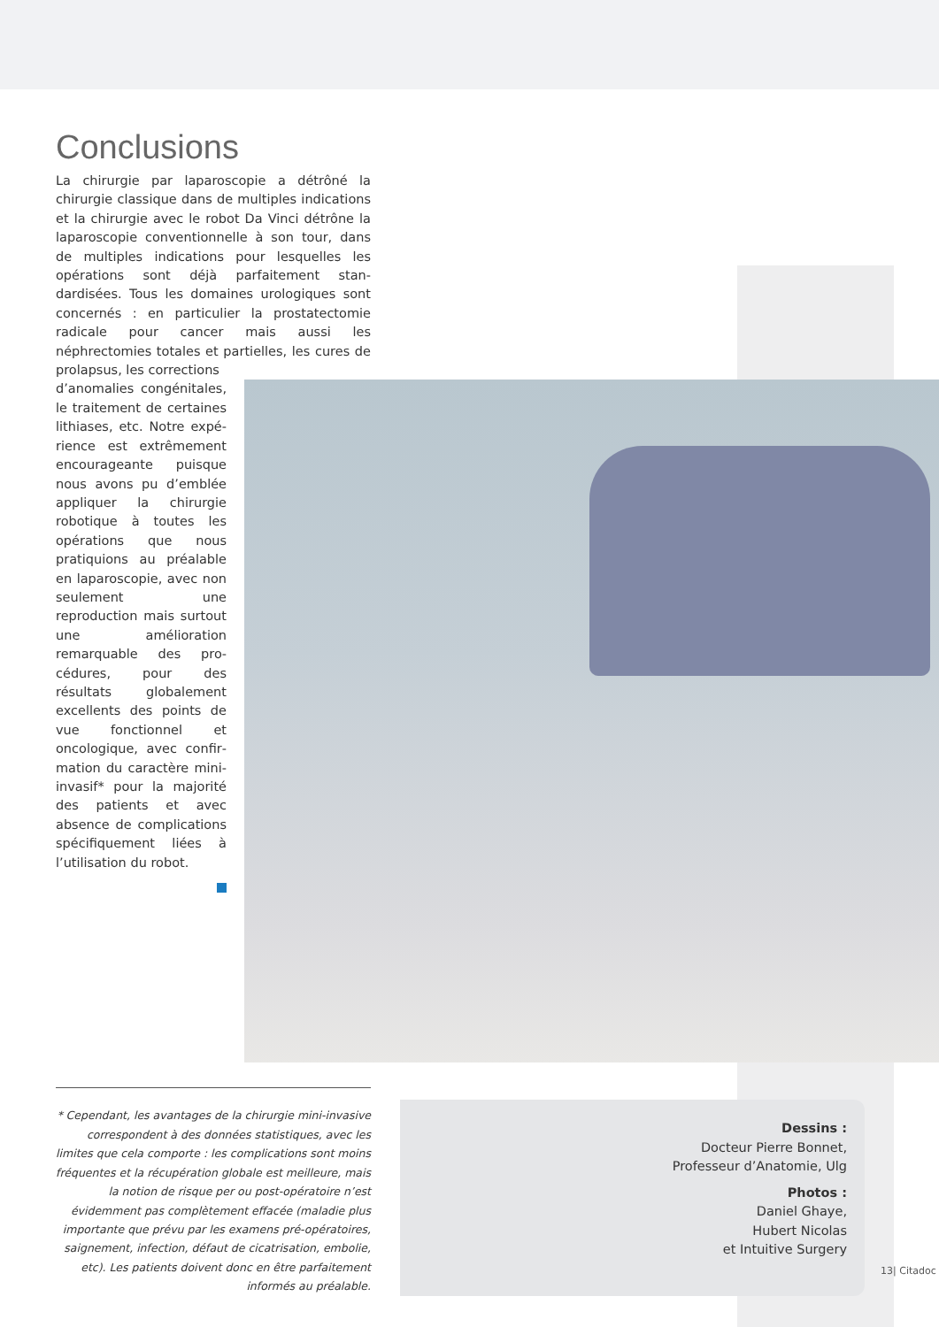Conclusions
La chirurgie par laparoscopie a détrôné la chirurgie classique dans de multiples indications et la chirurgie avec le robot Da Vinci détrône la laparoscopie conven­tionnelle à son tour, dans de multiples indications pour lesquelles les opérations sont déjà parfaitement stan­dardisées. Tous les domaines urologiques sont concer­nés : en particulier la prostatectomie radicale pour cancer mais aussi les néphrectomies totales et partielles, les cures de prolapsus, les corrections
d’anomalies congénitales, le traitement de certaines lithiases, etc. Notre expé­rience est extrêmement en­courageante puisque nous avons pu d’emblée appliquer la chirurgie robotique à toutes les opérations que nous pratiquions au préalable en laparoscopie, avec non seu­lement une reproduction mais surtout une améliora­tion remarquable des pro­cédures, pour des résultats globalement excellents des points de vue fonctionnel et oncologique, avec confir­mation du caractère mini-invasif* pour la majorité des patients et avec absence de complications spécifi­quement liées à l’utilisation du robot.
* Cependant, les avantages de la chirurgie mini-invasive correspondent à des données statistiques, avec les limites que cela comporte : les complications sont moins fréquentes et la récupération globale est meilleure, mais la notion de risque per ou post-opératoire n’est évidemment pas complètement effacée (maladie plus importante que prévu par les examens pré-opératoires, saignement, infection, défaut de cicatrisation, embolie, etc). Les patients doivent donc en être parfaitement informés au préalable.
Dessins :
Docteur Pierre Bonnet,
Professeur d’Anatomie, Ulg
Photos :
Daniel Ghaye,
Hubert Nicolas
et Intuitive Surgery
13| Citadoc